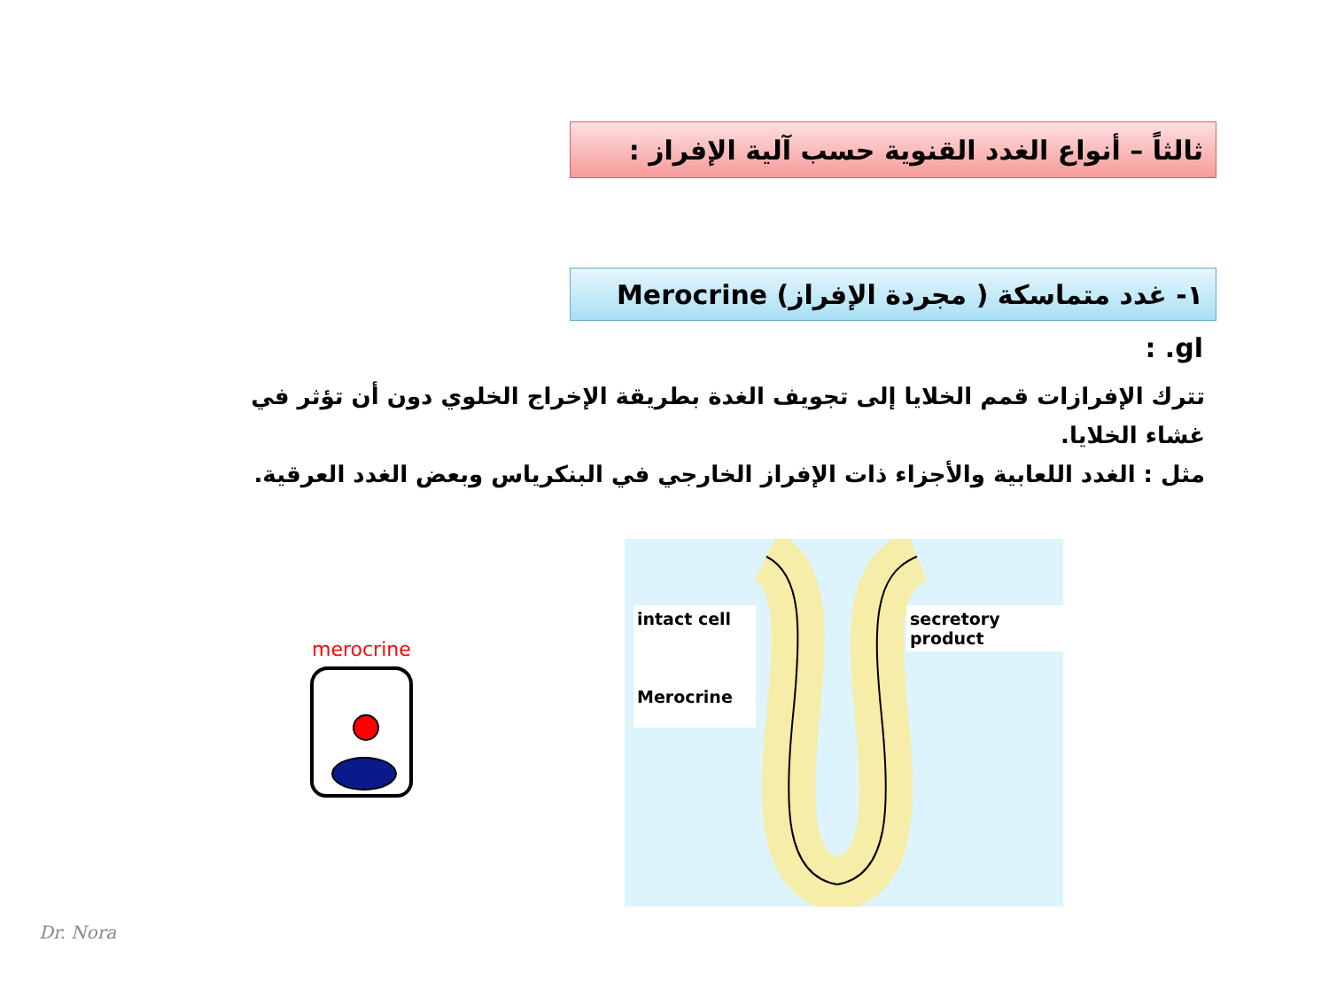ثالثاً – أنواع الغدد القنوية حسب آلية الإفراز :
١- غدد متماسكة ( مجردة الإفراز) Merocrine gl. :
تترك الإفرازات قمم الخلايا إلى تجويف الغدة بطريقة الإخراج الخلوي دون أن تؤثر في غشاء الخلايا.
مثل : الغدد اللعابية والأجزاء ذات الإفراز الخارجي في البنكرياس وبعض الغدد العرقية.
merocrine
intact cell
Merocrine
secretory
product
Dr. Nora